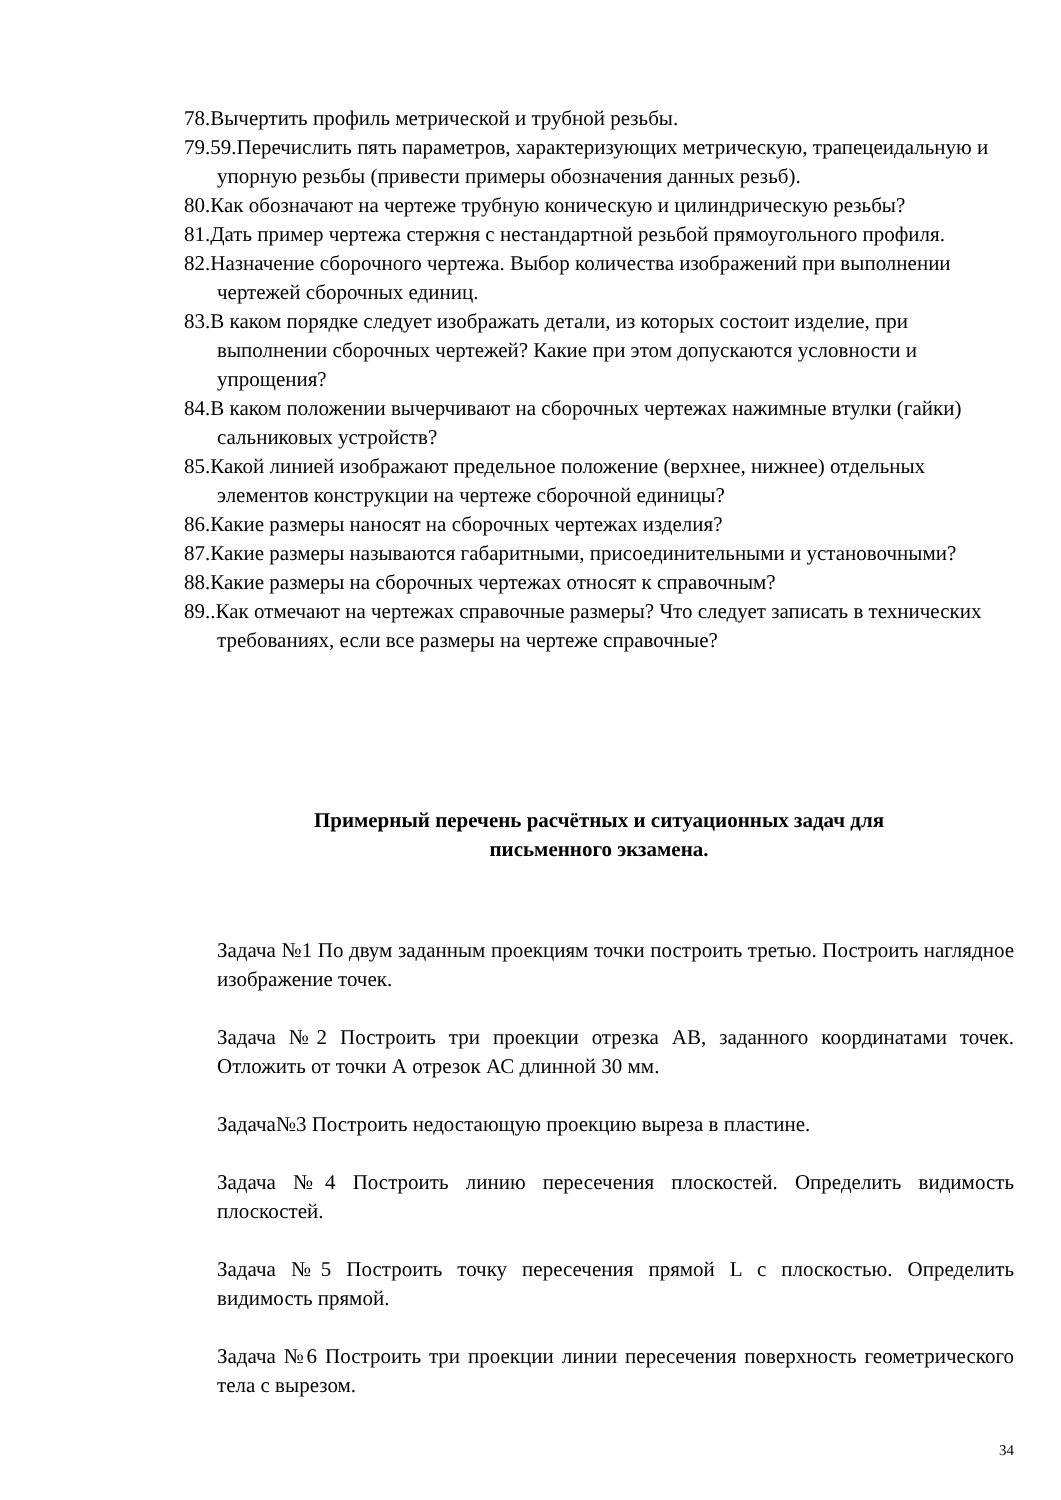78.Вычертить профиль метрической и трубной резьбы.
79.59.Перечислить пять параметров, характеризующих метрическую, трапецеидальную и упорную резьбы (привести примеры обозначения данных резьб).
80.Как обозначают на чертеже трубную коническую и цилиндрическую резьбы?
81.Дать пример чертежа стержня с нестандартной резьбой прямоугольного профиля.
82.Назначение сборочного чертежа. Выбор количества изображений при выполнении чертежей сборочных единиц.
83.В каком порядке следует изображать детали, из которых состоит изделие, при выполнении сборочных чертежей? Какие при этом допускаются условности и упрощения?
84.В каком положении вычерчивают на сборочных чертежах нажимные втулки (гайки) сальниковых устройств?
85.Какой линией изображают предельное положение (верхнее, нижнее) отдельных элементов конструкции на чертеже сборочной единицы?
86.Какие размеры наносят на сборочных чертежах изделия?
87.Какие размеры называются габаритными, присоединительными и установочными?
88.Какие размеры на сборочных чертежах относят к справочным?
89..Как отмечают на чертежах справочные размеры? Что следует записать в технических требованиях, если все размеры на чертеже справочные?
Примерный перечень расчётных и ситуационных задач для
письменного экзамена.
Задача №1 По двум заданным проекциям точки построить третью. Построить наглядное изображение точек.
Задача №2 Построить три проекции отрезка АВ, заданного координатами точек. Отложить от точки А отрезок АС длинной 30 мм.
Задача№3 Построить недостающую проекцию выреза в пластине.
Задача №4 Построить линию пересечения плоскостей. Определить видимость плоскостей.
Задача №5 Построить точку пересечения прямой L с плоскостью. Определить видимость прямой.
Задача №6 Построить три проекции линии пересечения поверхность геометрического тела с вырезом.
34